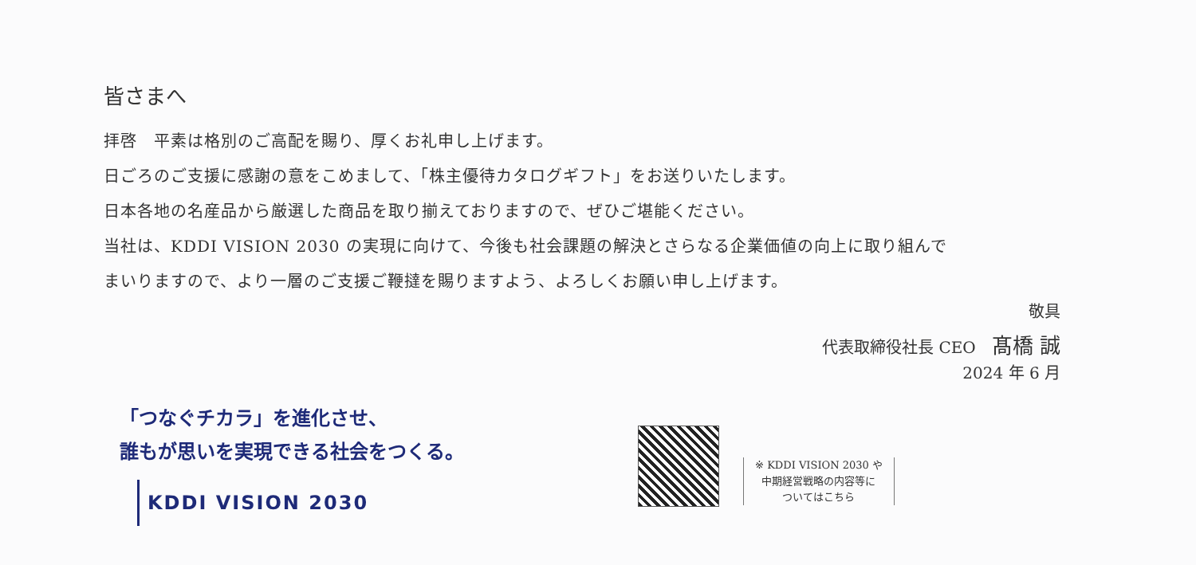皆さまへ
拝啓　平素は格別のご高配を賜り、厚くお礼申し上げます。
日ごろのご支援に感謝の意をこめまして、「株主優待カタログギフト」をお送りいたします。
日本各地の名産品から厳選した商品を取り揃えておりますので、ぜひご堪能ください。
当社は、KDDI VISION 2030 の実現に向けて、今後も社会課題の解決とさらなる企業価値の向上に取り組んで
まいりますので、より一層のご支援ご鞭撻を賜りますよう、よろしくお願い申し上げます。
敬具
代表取締役社長 CEO　髙橋 誠
2024 年 6 月
「つなぐチカラ」を進化させ、
誰もが思いを実現できる社会をつくる。
KDDI VISION 2030
※ KDDI VISION 2030 や
中期経営戦略の内容等に
ついてはこちら